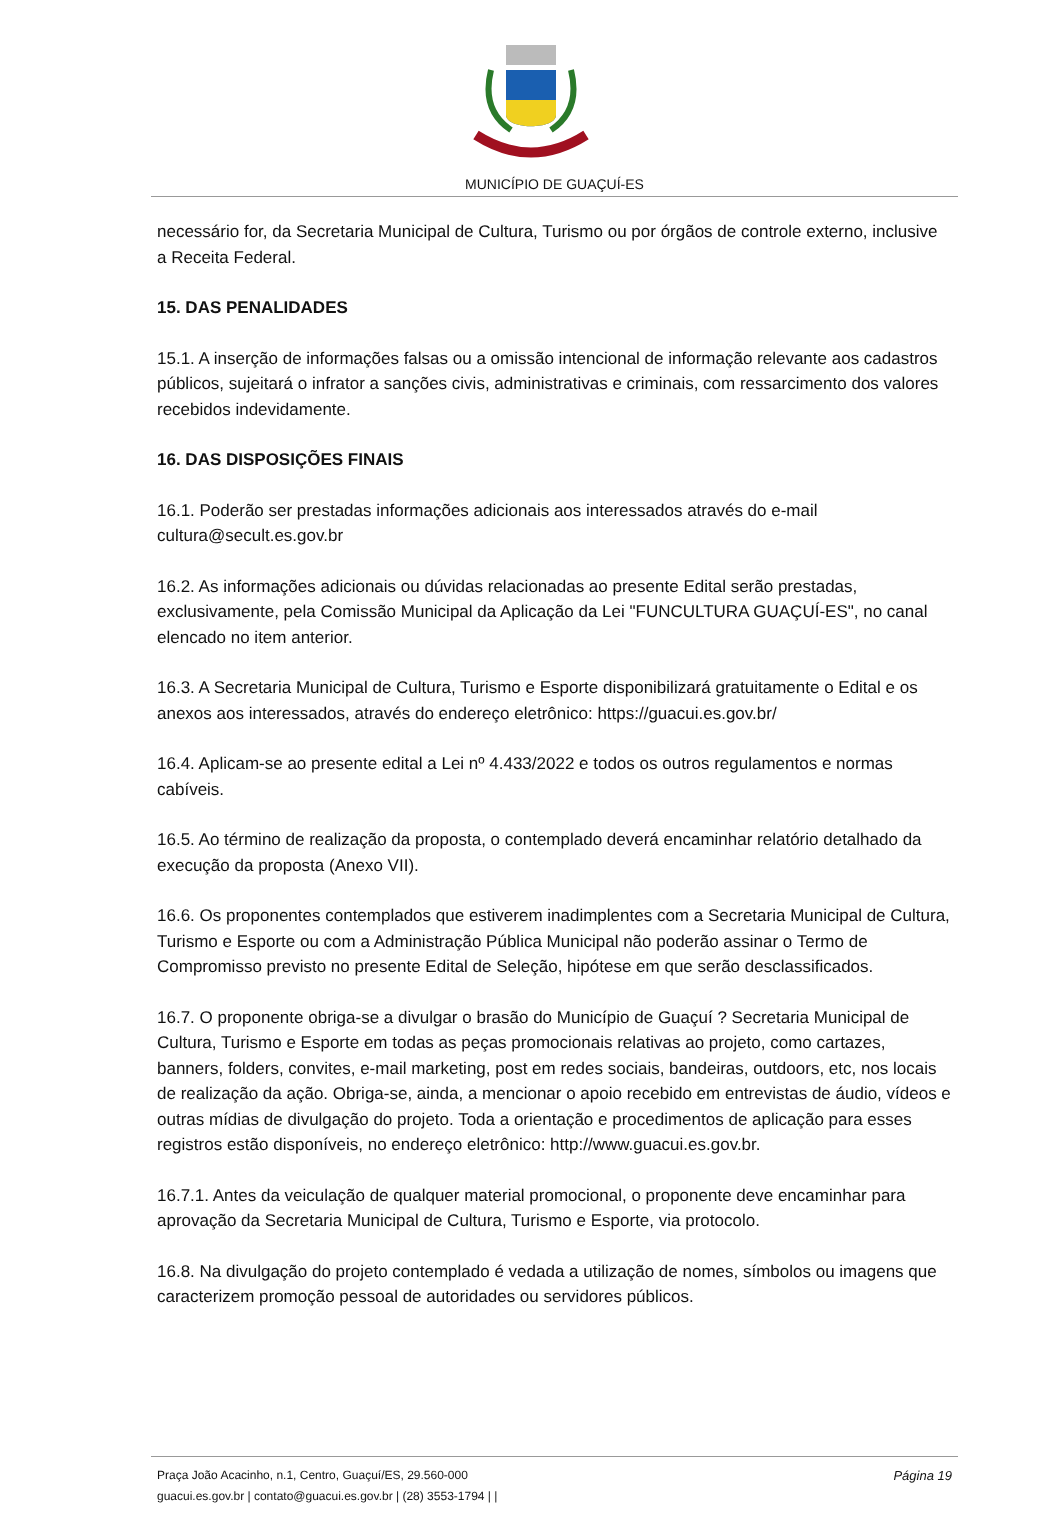MUNICÍPIO DE GUAÇUÍ-ES
necessário for, da Secretaria Municipal de Cultura, Turismo ou por órgãos de controle externo, inclusive a Receita Federal.
15. DAS PENALIDADES
15.1. A inserção de informações falsas ou a omissão intencional de informação relevante aos cadastros públicos, sujeitará o infrator a sanções civis, administrativas e criminais, com ressarcimento dos valores recebidos indevidamente.
16. DAS DISPOSIÇÕES FINAIS
16.1. Poderão ser prestadas informações adicionais aos interessados através do e-mail cultura@secult.es.gov.br
16.2. As informações adicionais ou dúvidas relacionadas ao presente Edital serão prestadas, exclusivamente, pela Comissão Municipal da Aplicação da Lei "FUNCULTURA GUAÇUÍ-ES", no canal elencado no item anterior.
16.3. A Secretaria Municipal de Cultura, Turismo e Esporte disponibilizará gratuitamente o Edital e os anexos aos interessados, através do endereço eletrônico: https://guacui.es.gov.br/
16.4. Aplicam-se ao presente edital a Lei nº 4.433/2022 e todos os outros regulamentos e normas cabíveis.
16.5. Ao término de realização da proposta, o contemplado deverá encaminhar relatório detalhado da execução da proposta (Anexo VII).
16.6. Os proponentes contemplados que estiverem inadimplentes com a Secretaria Municipal de Cultura, Turismo e Esporte ou com a Administração Pública Municipal não poderão assinar o Termo de Compromisso previsto no presente Edital de Seleção, hipótese em que serão desclassificados.
16.7. O proponente obriga-se a divulgar o brasão do Município de Guaçuí ? Secretaria Municipal de Cultura, Turismo e Esporte em todas as peças promocionais relativas ao projeto, como cartazes, banners, folders, convites, e-mail marketing, post em redes sociais, bandeiras, outdoors, etc, nos locais de realização da ação. Obriga-se, ainda, a mencionar o apoio recebido em entrevistas de áudio, vídeos e outras mídias de divulgação do projeto. Toda a orientação e procedimentos de aplicação para esses registros estão disponíveis, no endereço eletrônico: http://www.guacui.es.gov.br.
16.7.1. Antes da veiculação de qualquer material promocional, o proponente deve encaminhar para aprovação da Secretaria Municipal de Cultura, Turismo e Esporte, via protocolo.
16.8. Na divulgação do projeto contemplado é vedada a utilização de nomes, símbolos ou imagens que caracterizem promoção pessoal de autoridades ou servidores públicos.
Página 19 Praça João Acacinho, n.1, Centro, Guaçuí/ES, 29.560-000
guacui.es.gov.br | contato@guacui.es.gov.br | (28) 3553-1794 | |